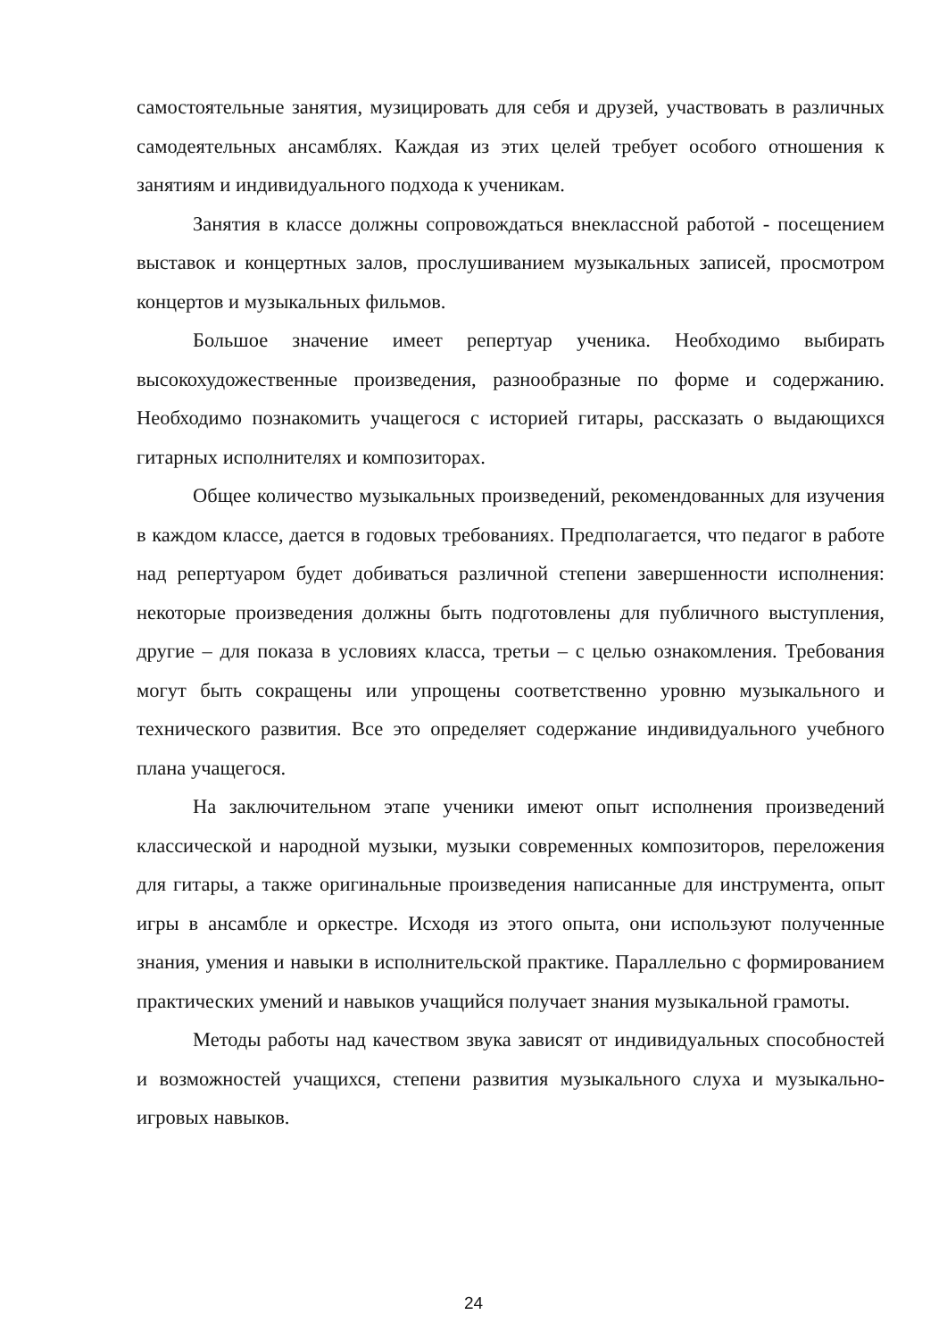самостоятельные занятия, музицировать для себя и друзей, участвовать в различных самодеятельных ансамблях. Каждая из этих целей требует особого отношения к занятиям и индивидуального подхода к ученикам.
Занятия в классе должны сопровождаться внеклассной работой - посещением выставок и концертных залов, прослушиванием музыкальных записей, просмотром концертов и музыкальных фильмов.
Большое значение имеет репертуар ученика. Необходимо выбирать высокохудожественные произведения, разнообразные по форме и содержанию. Необходимо познакомить учащегося с историей гитары, рассказать о выдающихся гитарных исполнителях и композиторах.
Общее количество музыкальных произведений, рекомендованных для изучения в каждом классе, дается в годовых требованиях. Предполагается, что педагог в работе над репертуаром будет добиваться различной степени завершенности исполнения: некоторые произведения должны быть подготовлены для публичного выступления, другие – для показа в условиях класса, третьи – с целью ознакомления. Требования могут быть сокращены или упрощены соответственно уровню музыкального и технического развития. Все это определяет содержание индивидуального учебного плана учащегося.
На заключительном этапе ученики имеют опыт исполнения произведений классической и народной музыки, музыки современных композиторов, переложения для гитары, а также оригинальные произведения написанные для инструмента, опыт игры в ансамбле и оркестре. Исходя из этого опыта, они используют полученные знания, умения и навыки в исполнительской практике. Параллельно с формированием практических умений и навыков учащийся получает знания музыкальной грамоты.
Методы работы над качеством звука зависят от индивидуальных способностей и возможностей учащихся, степени развития музыкального слуха и музыкально-игровых навыков.
24